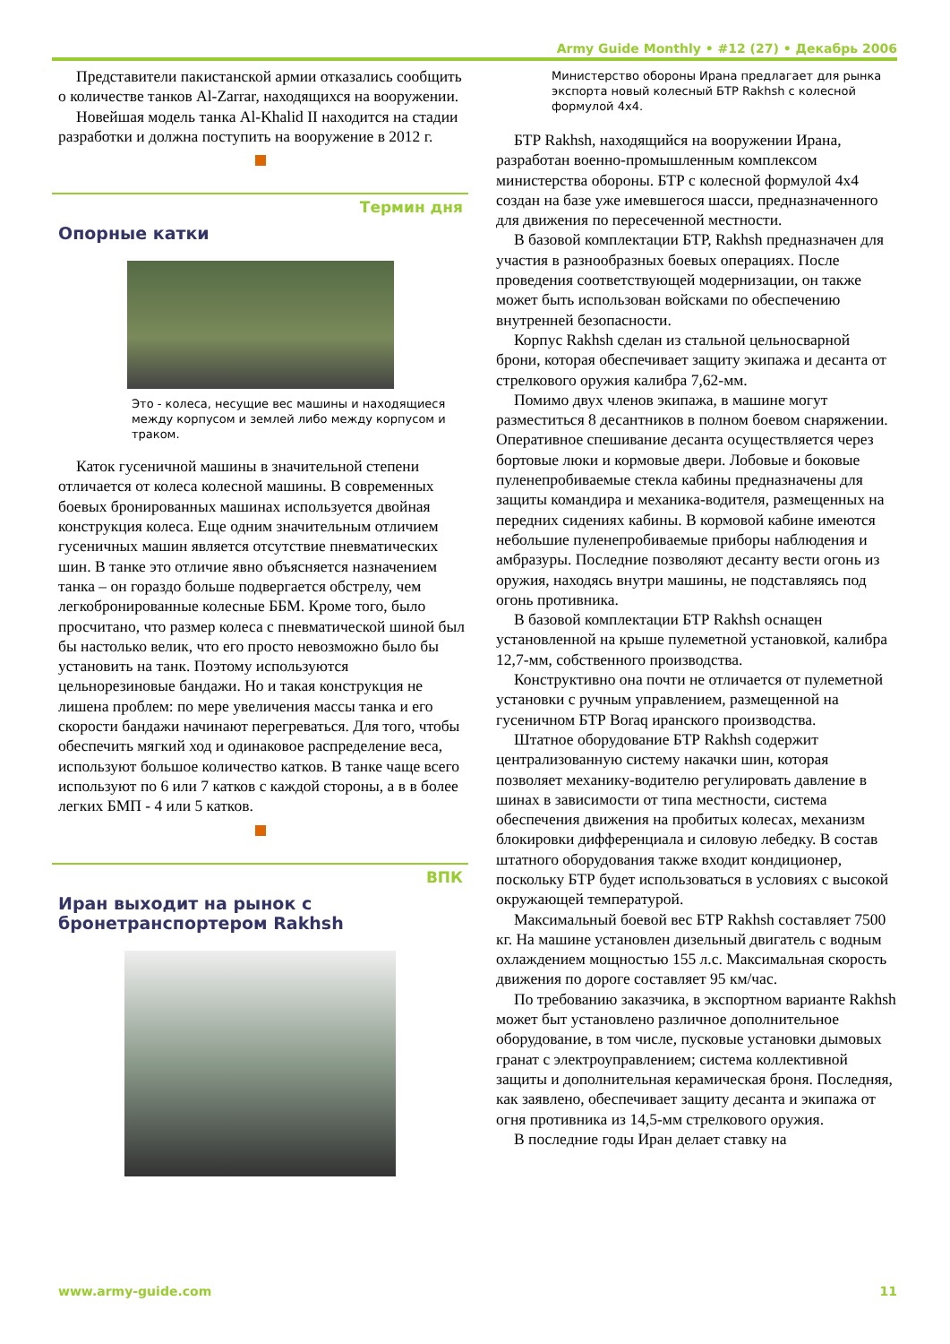Army Guide Monthly • #12 (27) • Декабрь 2006
Представители пакистанской армии отказались сообщить о количестве танков Al-Zarrar, находящихся на вооружении.
Новейшая модель танка Al-Khalid II находится на стадии разработки и должна поступить на вооружение в 2012 г.
Термин дня
Опорные катки
Это - колеса, несущие вес машины и находящиеся между корпусом и землей либо между корпусом и траком.
Каток гусеничной машины в значительной степени отличается от колеса колесной машины. В современных боевых бронированных машинах используется двойная конструкция колеса. Еще одним значительным отличием гусеничных машин является отсутствие пневматических шин. В танке это отличие явно объясняется назначением танка – он гораздо больше подвергается обстрелу, чем легкобронированные колесные ББМ. Кроме того, было просчитано, что размер колеса с пневматической шиной был бы настолько велик, что его просто невозможно было бы установить на танк. Поэтому используются цельнорезиновые бандажи. Но и такая конструкция не лишена проблем: по мере увеличения массы танка и его скорости бандажи начинают перегреваться. Для того, чтобы обеспечить мягкий ход и одинаковое распределение веса, используют большое количество катков. В танке чаще всего используют по 6 или 7 катков с каждой стороны, а в в более легких БМП - 4 или 5 катков.
ВПК
Иран выходит на рынок с бронетранспортером Rakhsh
Министерство обороны Ирана предлагает для рынка экспорта новый колесный БТР Rakhsh с колесной формулой 4x4.
БТР Rakhsh, находящийся на вооружении Ирана, разработан военно-промышленным комплексом министерства обороны. БТР с колесной формулой 4x4 создан на базе уже имевшегося шасси, предназначенного для движения по пересеченной местности.
В базовой комплектации БТР, Rakhsh предназначен для участия в разнообразных боевых операциях. После проведения соответствующей модернизации, он также может быть использован войсками по обеспечению внутренней безопасности.
Корпус Rakhsh сделан из стальной цельносварной брони, которая обеспечивает защиту экипажа и десанта от стрелкового оружия калибра 7,62-мм.
Помимо двух членов экипажа, в машине могут разместиться 8 десантников в полном боевом снаряжении. Оперативное спешивание десанта осуществляется через бортовые люки и кормовые двери. Лобовые и боковые пуленепробиваемые стекла кабины предназначены для защиты командира и механика-водителя, размещенных на передних сидениях кабины. В кормовой кабине имеются небольшие пуленепробиваемые приборы наблюдения и амбразуры. Последние позволяют десанту вести огонь из оружия, находясь внутри машины, не подставляясь под огонь противника.
В базовой комплектации БТР Rakhsh оснащен установленной на крыше пулеметной установкой, калибра 12,7-мм, собственного производства.
Конструктивно она почти не отличается от пулеметной установки с ручным управлением, размещенной на гусеничном БТР Boraq иранского производства.
Штатное оборудование БТР Rakhsh содержит централизованную систему накачки шин, которая позволяет механику-водителю регулировать давление в шинах в зависимости от типа местности, система обеспечения движения на пробитых колесах, механизм блокировки дифференциала и силовую лебедку. В состав штатного оборудования также входит кондиционер, поскольку БТР будет использоваться в условиях с высокой окружающей температурой.
Максимальный боевой вес БТР Rakhsh составляет 7500 кг. На машине установлен дизельный двигатель с водным охлаждением мощностью 155 л.с. Максимальная скорость движения по дороге составляет 95 км/час.
По требованию заказчика, в экспортном варианте Rakhsh может быт установлено различное дополнительное оборудование, в том числе, пусковые установки дымовых гранат с электроуправлением; система коллективной защиты и дополнительная керамическая броня. Последняя, как заявлено, обеспечивает защиту десанта и экипажа от огня противника из 14,5-мм стрелкового оружия.
В последние годы Иран делает ставку на
www.army-guide.com 11